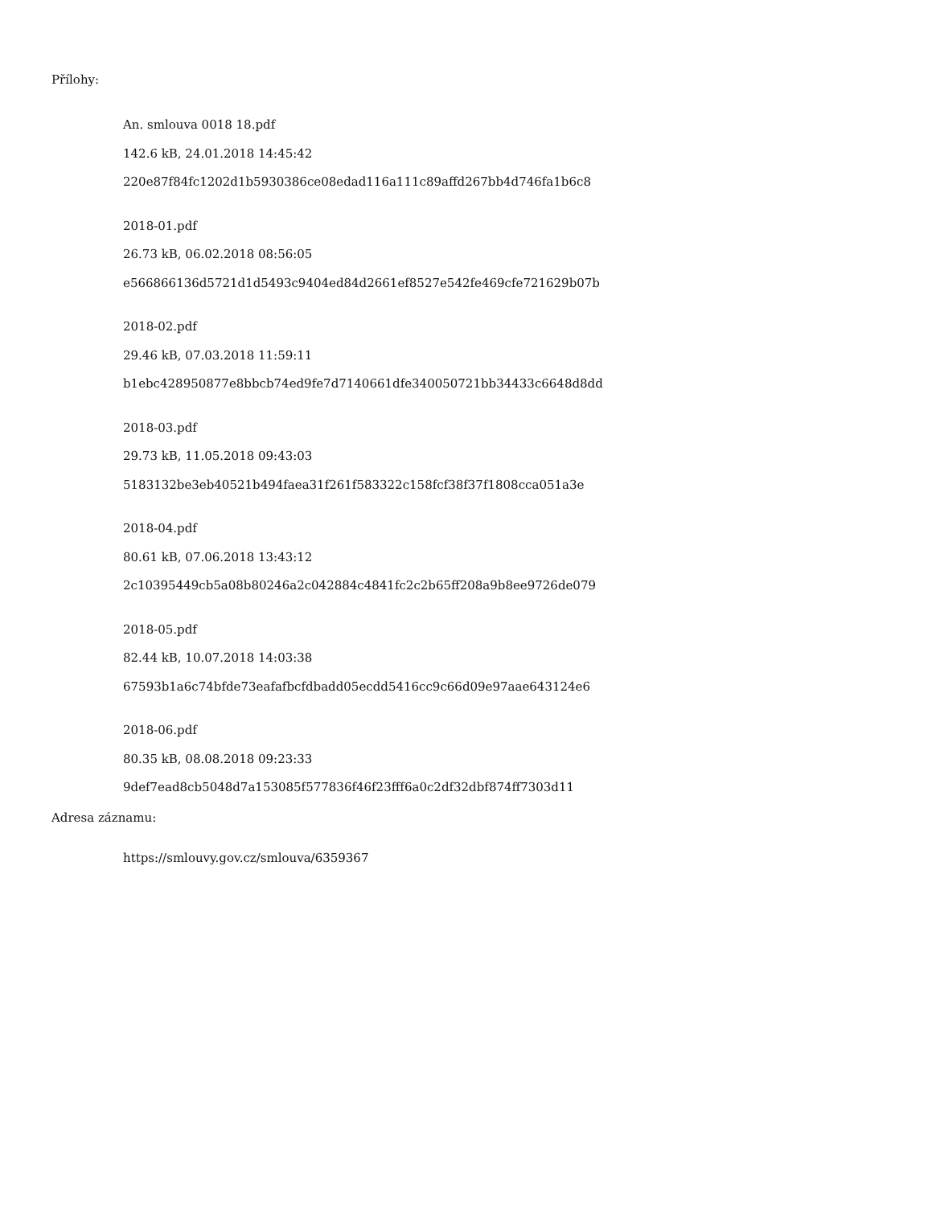Přílohy:
An. smlouva 0018 18.pdf
142.6 kB, 24.01.2018 14:45:42
220e87f84fc1202d1b5930386ce08edad116a111c89affd267bb4d746fa1b6c8
2018-01.pdf
26.73 kB, 06.02.2018 08:56:05
e566866136d5721d1d5493c9404ed84d2661ef8527e542fe469cfe721629b07b
2018-02.pdf
29.46 kB, 07.03.2018 11:59:11
b1ebc428950877e8bbcb74ed9fe7d7140661dfe340050721bb34433c6648d8dd
2018-03.pdf
29.73 kB, 11.05.2018 09:43:03
5183132be3eb40521b494faea31f261f583322c158fcf38f37f1808cca051a3e
2018-04.pdf
80.61 kB, 07.06.2018 13:43:12
2c10395449cb5a08b80246a2c042884c4841fc2c2b65ff208a9b8ee9726de079
2018-05.pdf
82.44 kB, 10.07.2018 14:03:38
67593b1a6c74bfde73eafafbcfdbadd05ecdd5416cc9c66d09e97aae643124e6
2018-06.pdf
80.35 kB, 08.08.2018 09:23:33
9def7ead8cb5048d7a153085f577836f46f23fff6a0c2df32dbf874ff7303d11
Adresa záznamu:
https://smlouvy.gov.cz/smlouva/6359367